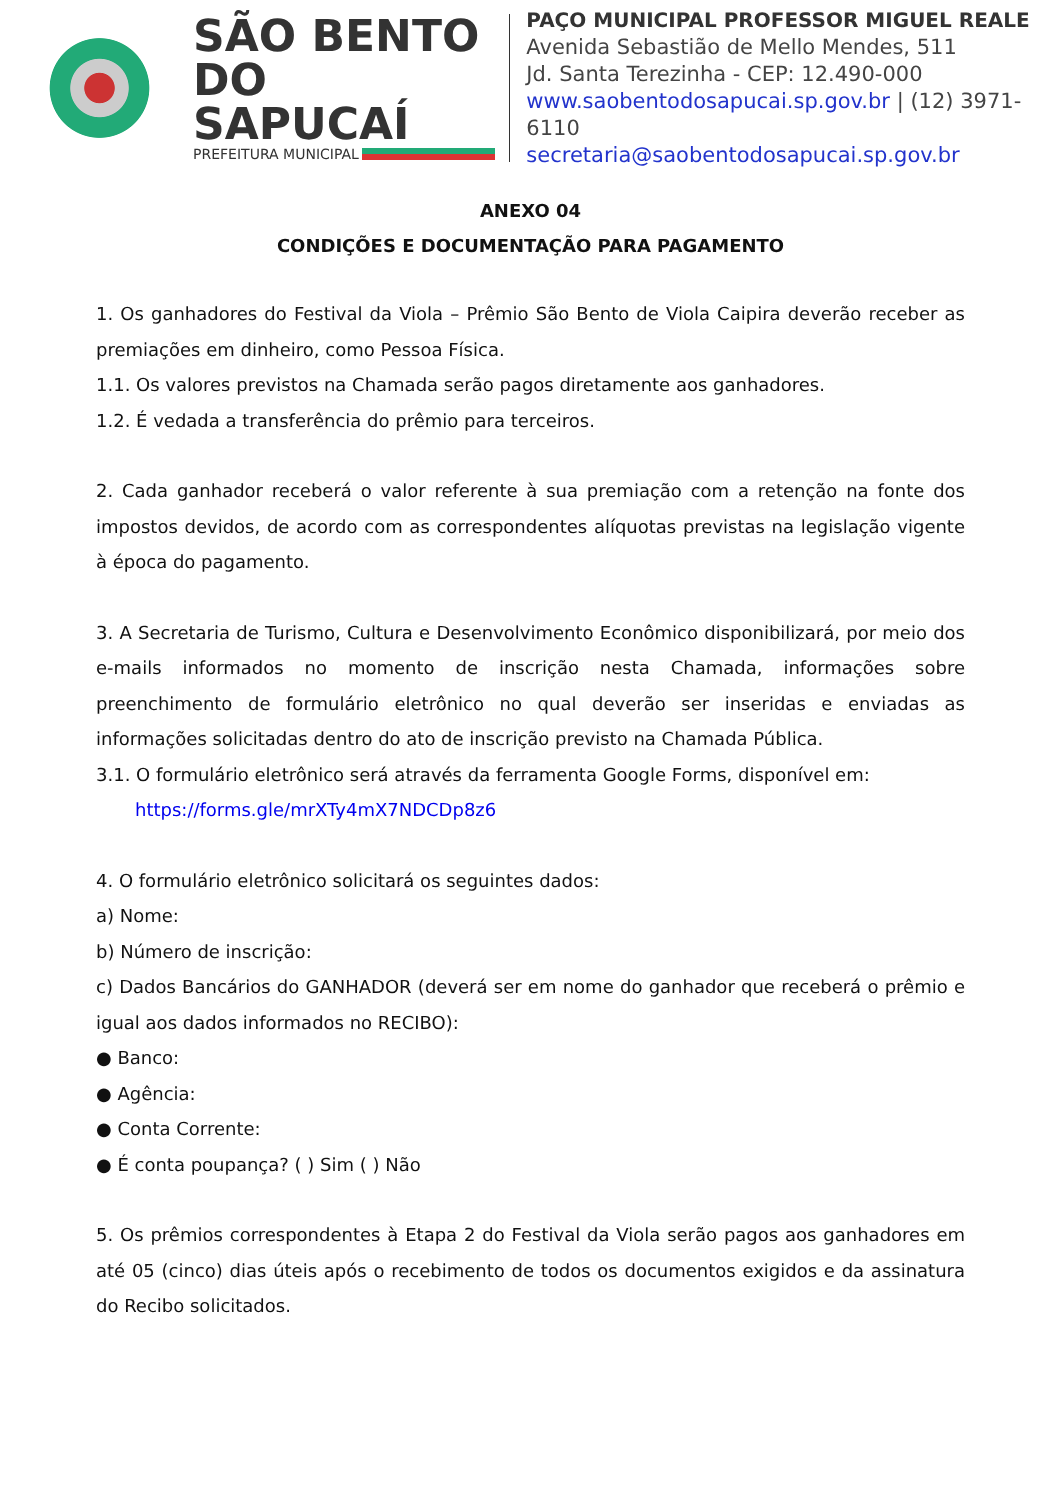SÃO BENTO
DO SAPUCAÍ
PREFEITURA MUNICIPAL
PAÇO MUNICIPAL PROFESSOR MIGUEL REALE
Avenida Sebastião de Mello Mendes, 511
Jd. Santa Terezinha - CEP: 12.490-000
www.saobentodosapucai.sp.gov.br | (12) 3971-6110
secretaria@saobentodosapucai.sp.gov.br
ANEXO 04
CONDIÇÕES E DOCUMENTAÇÃO PARA PAGAMENTO
1. Os ganhadores do Festival da Viola – Prêmio São Bento de Viola Caipira deverão receber as premiações em dinheiro, como Pessoa Física.
1.1. Os valores previstos na Chamada serão pagos diretamente aos ganhadores.
1.2. É vedada a transferência do prêmio para terceiros.
2. Cada ganhador receberá o valor referente à sua premiação com a retenção na fonte dos impostos devidos, de acordo com as correspondentes alíquotas previstas na legislação vigente à época do pagamento.
3. A Secretaria de Turismo, Cultura e Desenvolvimento Econômico disponibilizará, por meio dos e-mails informados no momento de inscrição nesta Chamada, informações sobre preenchimento de formulário eletrônico no qual deverão ser inseridas e enviadas as informações solicitadas dentro do ato de inscrição previsto na Chamada Pública.
3.1. O formulário eletrônico será através da ferramenta Google Forms, disponível em:
https://forms.gle/mrXTy4mX7NDCDp8z6
4. O formulário eletrônico solicitará os seguintes dados:
a) Nome:
b) Número de inscrição:
c) Dados Bancários do GANHADOR (deverá ser em nome do ganhador que receberá o prêmio e igual aos dados informados no RECIBO):
● Banco:
● Agência:
● Conta Corrente:
● É conta poupança? ( ) Sim ( ) Não
5. Os prêmios correspondentes à Etapa 2 do Festival da Viola serão pagos aos ganhadores em até 05 (cinco) dias úteis após o recebimento de todos os documentos exigidos e da assinatura do Recibo solicitados.